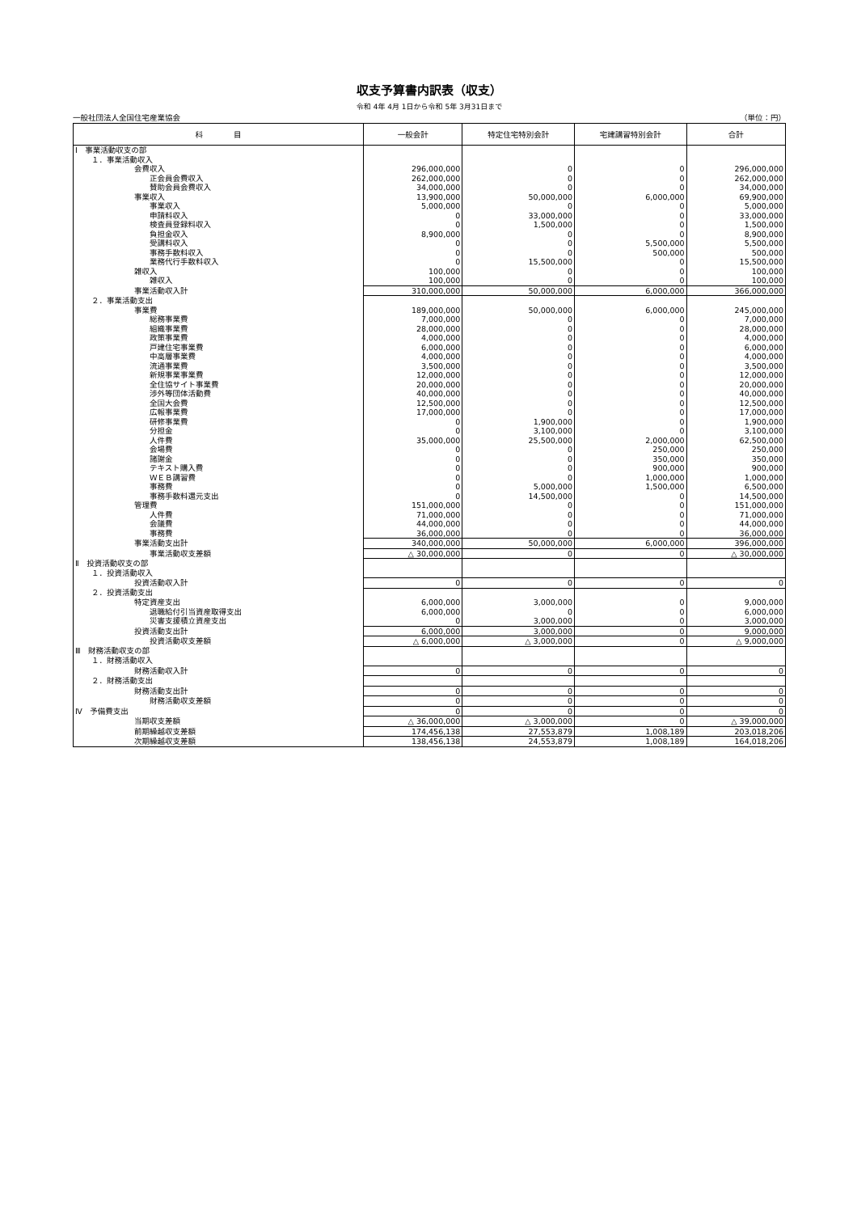収支予算書内訳表（収支）
令和 4年 4月 1日から令和 5年 3月31日まで
一般社団法人全国住宅産業協会 （単位：円）
| 科 目 | 一般会計 | 特定住宅特別会計 | 宅建講習特別会計 | 合計 |
| --- | --- | --- | --- | --- |
| Ⅰ 事業活動収支の部 | | | | |
| １．事業活動収入 | | | | |
| 会費収入 | 296,000,000 | 0 | 0 | 296,000,000 |
| 正会員会費収入 | 262,000,000 | 0 | 0 | 262,000,000 |
| 賛助会員会費収入 | 34,000,000 | 0 | 0 | 34,000,000 |
| 事業収入 | 13,900,000 | 50,000,000 | 6,000,000 | 69,900,000 |
| 事業収入 | 5,000,000 | 0 | 0 | 5,000,000 |
| 申請料収入 | 0 | 33,000,000 | 0 | 33,000,000 |
| 検査員登録料収入 | 0 | 1,500,000 | 0 | 1,500,000 |
| 負担金収入 | 8,900,000 | 0 | 0 | 8,900,000 |
| 受講料収入 | 0 | 0 | 5,500,000 | 5,500,000 |
| 事務手数料収入 | 0 | 0 | 500,000 | 500,000 |
| 業務代行手数料収入 | 0 | 15,500,000 | 0 | 15,500,000 |
| 雑収入 | 100,000 | 0 | 0 | 100,000 |
| 雑収入 | 100,000 | 0 | 0 | 100,000 |
| 事業活動収入計 | 310,000,000 | 50,000,000 | 6,000,000 | 366,000,000 |
| ２．事業活動支出 | | | | |
| 事業費 | 189,000,000 | 50,000,000 | 6,000,000 | 245,000,000 |
| 総務事業費 | 7,000,000 | 0 | 0 | 7,000,000 |
| 組織事業費 | 28,000,000 | 0 | 0 | 28,000,000 |
| 政策事業費 | 4,000,000 | 0 | 0 | 4,000,000 |
| 戸建住宅事業費 | 6,000,000 | 0 | 0 | 6,000,000 |
| 中高層事業費 | 4,000,000 | 0 | 0 | 4,000,000 |
| 流通事業費 | 3,500,000 | 0 | 0 | 3,500,000 |
| 新規事業事業費 | 12,000,000 | 0 | 0 | 12,000,000 |
| 全住協サイト事業費 | 20,000,000 | 0 | 0 | 20,000,000 |
| 渉外等団体活動費 | 40,000,000 | 0 | 0 | 40,000,000 |
| 全国大会費 | 12,500,000 | 0 | 0 | 12,500,000 |
| 広報事業費 | 17,000,000 | 0 | 0 | 17,000,000 |
| 研修事業費 | 0 | 1,900,000 | 0 | 1,900,000 |
| 分担金 | 0 | 3,100,000 | 0 | 3,100,000 |
| 人件費 | 35,000,000 | 25,500,000 | 2,000,000 | 62,500,000 |
| 会場費 | 0 | 0 | 250,000 | 250,000 |
| 諸謝金 | 0 | 0 | 350,000 | 350,000 |
| テキスト購入費 | 0 | 0 | 900,000 | 900,000 |
| ＷＥＢ講習費 | 0 | 0 | 1,000,000 | 1,000,000 |
| 事務費 | 0 | 5,000,000 | 1,500,000 | 6,500,000 |
| 事務手数料還元支出 | 0 | 14,500,000 | 0 | 14,500,000 |
| 管理費 | 151,000,000 | 0 | 0 | 151,000,000 |
| 人件費 | 71,000,000 | 0 | 0 | 71,000,000 |
| 会議費 | 44,000,000 | 0 | 0 | 44,000,000 |
| 事務費 | 36,000,000 | 0 | 0 | 36,000,000 |
| 事業活動支出計 | 340,000,000 | 50,000,000 | 6,000,000 | 396,000,000 |
| 事業活動収支差額 | △ 30,000,000 | 0 | 0 | △ 30,000,000 |
| Ⅱ 投資活動収支の部 | | | | |
| １．投資活動収入 | | | | |
| 投資活動収入計 | 0 | 0 | 0 | 0 |
| ２．投資活動支出 | | | | |
| 特定資産支出 | 6,000,000 | 3,000,000 | 0 | 9,000,000 |
| 退職給付引当資産取得支出 | 6,000,000 | 0 | 0 | 6,000,000 |
| 災害支援積立資産支出 | 0 | 3,000,000 | 0 | 3,000,000 |
| 投資活動支出計 | 6,000,000 | 3,000,000 | 0 | 9,000,000 |
| 投資活動収支差額 | △ 6,000,000 | △ 3,000,000 | 0 | △ 9,000,000 |
| Ⅲ 財務活動収支の部 | | | | |
| １．財務活動収入 | | | | |
| 財務活動収入計 | 0 | 0 | 0 | 0 |
| ２．財務活動支出 | | | | |
| 財務活動支出計 | 0 | 0 | 0 | 0 |
| 財務活動収支差額 | 0 | 0 | 0 | 0 |
| Ⅳ 予備費支出 | 0 | 0 | 0 | 0 |
| 当期収支差額 | △ 36,000,000 | △ 3,000,000 | 0 | △ 39,000,000 |
| 前期繰越収支差額 | 174,456,138 | 27,553,879 | 1,008,189 | 203,018,206 |
| 次期繰越収支差額 | 138,456,138 | 24,553,879 | 1,008,189 | 164,018,206 |